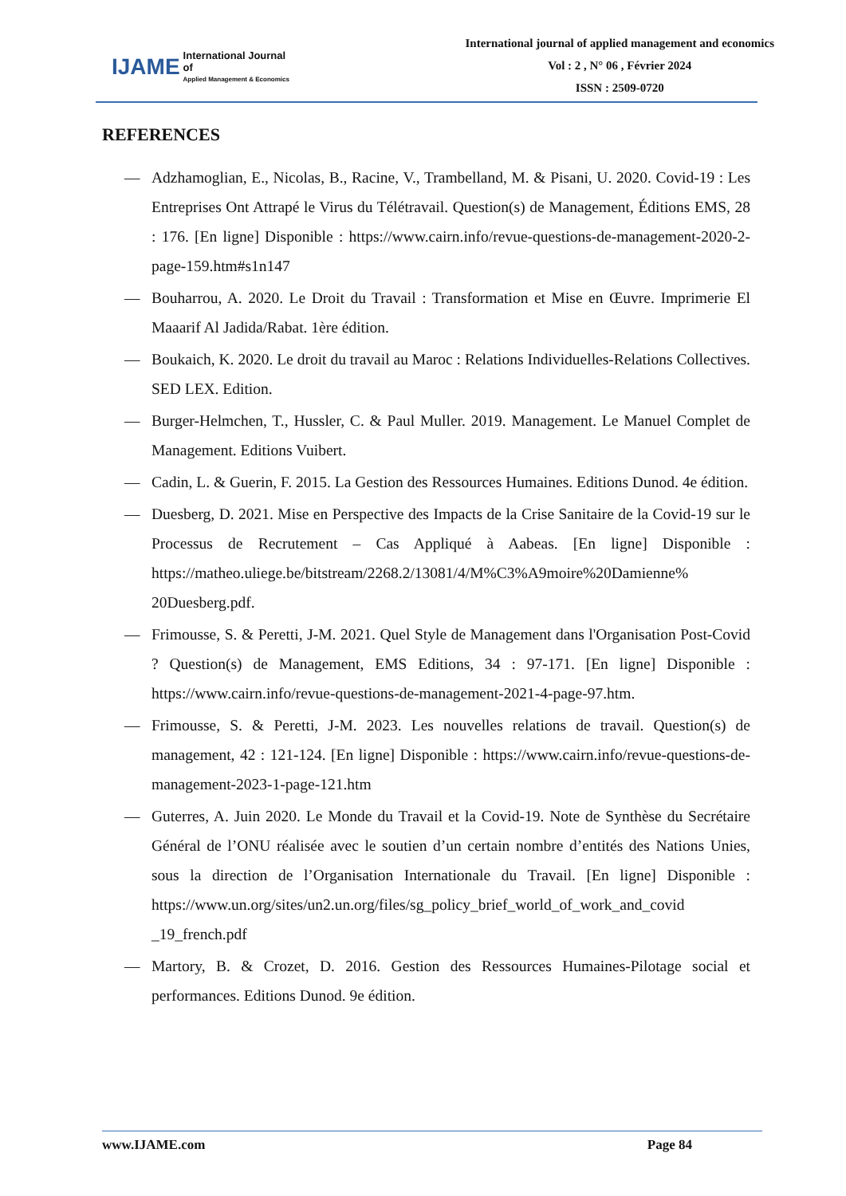IJAME
International Journal
of
Applied Management & Economics
International journal of applied management and economics
Vol : 2 , N° 06 , Février 2024
ISSN : 2509-0720
REFERENCES
— Adzhamoglian, E., Nicolas, B., Racine, V., Trambelland, M. & Pisani, U. 2020. Covid-19 : Les Entreprises Ont Attrapé le Virus du Télétravail. Question(s) de Management, Éditions EMS, 28 : 176. [En ligne] Disponible : https://www.cairn.info/revue-questions-de-management-2020-2-page-159.htm#s1n147
— Bouharrou, A. 2020. Le Droit du Travail : Transformation et Mise en Œuvre. Imprimerie El Maaarif Al Jadida/Rabat. 1ère édition.
— Boukaich, K. 2020. Le droit du travail au Maroc : Relations Individuelles-Relations Collectives. SED LEX. Edition.
— Burger-Helmchen, T., Hussler, C. & Paul Muller. 2019. Management. Le Manuel Complet de Management. Editions Vuibert.
— Cadin, L. & Guerin, F. 2015. La Gestion des Ressources Humaines. Editions Dunod. 4e édition.
— Duesberg, D. 2021. Mise en Perspective des Impacts de la Crise Sanitaire de la Covid-19 sur le Processus de Recrutement – Cas Appliqué à Aabeas. [En ligne] Disponible : https://matheo.uliege.be/bitstream/2268.2/13081/4/M%C3%A9moire%20Damienne% 20Duesberg.pdf.
— Frimousse, S. & Peretti, J-M. 2021. Quel Style de Management dans l'Organisation Post-Covid ? Question(s) de Management, EMS Editions, 34 : 97-171. [En ligne] Disponible : https://www.cairn.info/revue-questions-de-management-2021-4-page-97.htm.
— Frimousse, S. & Peretti, J-M. 2023. Les nouvelles relations de travail. Question(s) de management, 42 : 121-124. [En ligne] Disponible : https://www.cairn.info/revue-questions-de-management-2023-1-page-121.htm
— Guterres, A. Juin 2020. Le Monde du Travail et la Covid-19. Note de Synthèse du Secrétaire Général de l’ONU réalisée avec le soutien d’un certain nombre d’entités des Nations Unies, sous la direction de l’Organisation Internationale du Travail. [En ligne] Disponible : https://www.un.org/sites/un2.un.org/files/sg_policy_brief_world_of_work_and_covid _19_french.pdf
— Martory, B. & Crozet, D. 2016. Gestion des Ressources Humaines-Pilotage social et performances. Editions Dunod. 9e édition.
www.IJAME.com Page 84